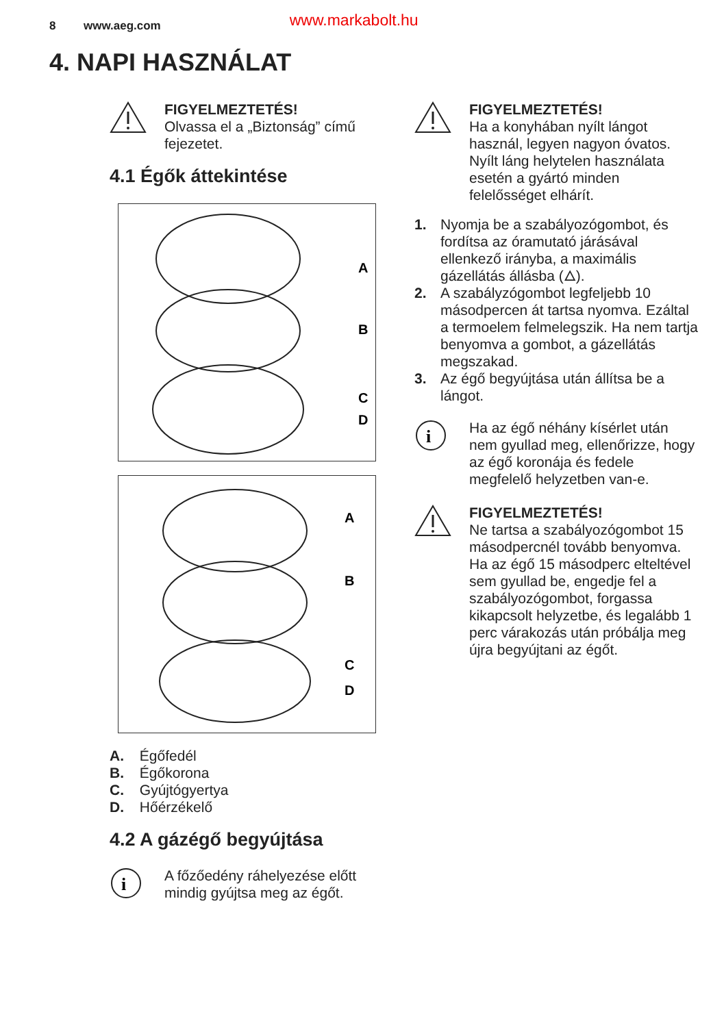8 www.aeg.com www.markabolt.hu
4. NAPI HASZNÁLAT
FIGYELMEZTETÉS!
Olvassa el a „Biztonság” című fejezetet.
4.1 Égők áttekintése
A
B
C
D
A
B
C
D
A. Égőfedél
B. Égőkorona
C. Gyújtógyertya
D. Hőérzékelő
4.2 A gázégő begyújtása
i
A főzőedény ráhelyezése előtt mindig gyújtsa meg az égőt.
FIGYELMEZTETÉS!
Ha a konyhában nyílt lángot használ, legyen nagyon óvatos. Nyílt láng helytelen használata esetén a gyártó minden felelősséget elhárít.
1. Nyomja be a szabályozógombot, és fordítsa az óramutató járásával ellenkező irányba, a maximális gázellátás állásba (🜂).
2. A szabályzógombot legfeljebb 10 másodpercen át tartsa nyomva. Ezáltal a termoelem felmelegszik. Ha nem tartja benyomva a gombot, a gázellátás megszakad.
3. Az égő begyújtása után állítsa be a lángot.
i
Ha az égő néhány kísérlet után nem gyullad meg, ellenőrizze, hogy az égő koronája és fedele megfelelő helyzetben van-e.
FIGYELMEZTETÉS!
Ne tartsa a szabályozógombot 15 másodpercnél tovább benyomva. Ha az égő 15 másodperc elteltével sem gyullad be, engedje fel a szabályozógombot, forgassa kikapcsolt helyzetbe, és legalább 1 perc várakozás után próbálja meg újra begyújtani az égőt.